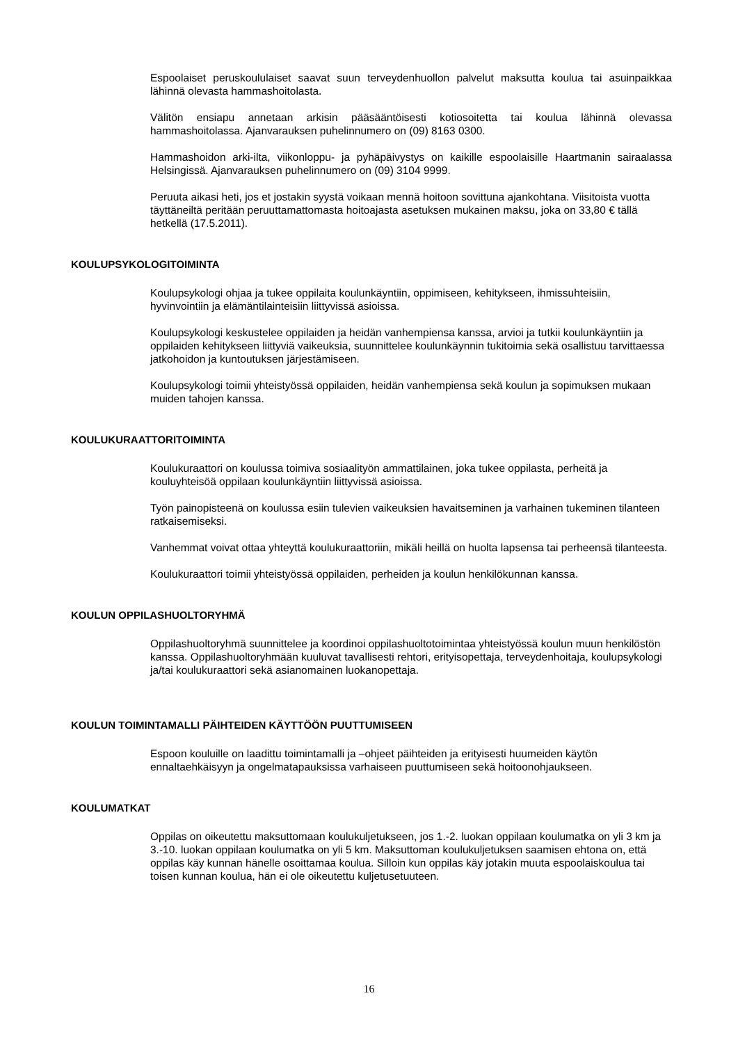Espoolaiset peruskoululaiset saavat suun terveydenhuollon palvelut maksutta koulua tai asuinpaikkaa lähinnä olevasta hammashoitolasta.
Välitön ensiapu annetaan arkisin pääsääntöisesti kotiosoitetta tai koulua lähinnä olevassa hammashoitolassa. Ajanvarauksen puhelinnumero on (09) 8163 0300.
Hammashoidon arki-ilta, viikonloppu- ja pyhäpäivystys on kaikille espoolaisille Haartmanin sairaalassa Helsingissä. Ajanvarauksen puhelinnumero on (09) 3104 9999.
Peruuta aikasi heti, jos et jostakin syystä voikaan mennä hoitoon sovittuna ajankohtana. Viisitoista vuotta täyttäneiltä peritään peruuttamattomasta hoitoajasta asetuksen mukainen maksu, joka on 33,80 € tällä hetkellä (17.5.2011).
KOULUPSYKOLOGITOIMINTA
Koulupsykologi ohjaa ja tukee oppilaita koulunkäyntiin, oppimiseen, kehitykseen, ihmissuhteisiin, hyvinvointiin ja elämäntilainteisiin liittyvissä asioissa.
Koulupsykologi keskustelee oppilaiden ja heidän vanhempiensa kanssa, arvioi ja tutkii koulunkäyntiin ja oppilaiden kehitykseen liittyviä vaikeuksia, suunnittelee koulunkäynnin tukitoimia sekä osallistuu tarvittaessa jatkohoidon ja kuntoutuksen järjestämiseen.
Koulupsykologi toimii yhteistyössä oppilaiden, heidän vanhempiensa sekä koulun ja sopimuksen mukaan muiden tahojen kanssa.
KOULUKURAATTORITOIMINTA
Koulukuraattori on koulussa toimiva sosiaalityön ammattilainen, joka tukee oppilasta, perheitä ja kouluyhteisöä oppilaan koulunkäyntiin liittyvissä asioissa.
Työn painopisteenä on koulussa esiin tulevien vaikeuksien havaitseminen ja varhainen tukeminen tilanteen ratkaisemiseksi.
Vanhemmat voivat ottaa yhteyttä koulukuraattoriin, mikäli heillä on huolta lapsensa tai perheensä tilanteesta.
Koulukuraattori toimii yhteistyössä oppilaiden, perheiden ja koulun henkilökunnan kanssa.
KOULUN OPPILASHUOLTORYHMÄ
Oppilashuoltoryhmä suunnittelee ja koordinoi oppilashuoltotoimintaa yhteistyössä koulun muun henkilöstön kanssa. Oppilashuoltoryhmään kuuluvat tavallisesti rehtori, erityisopettaja, terveydenhoitaja, koulupsykologi ja/tai koulukuraattori sekä asianomainen luokanopettaja.
KOULUN TOIMINTAMALLI PÄIHTEIDEN KÄYTTÖÖN PUUTTUMISEEN
Espoon kouluille on laadittu toimintamalli ja –ohjeet päihteiden ja erityisesti huumeiden käytön ennaltaehkäisyyn ja ongelmatapauksissa varhaiseen puuttumiseen sekä hoitoonohjaukseen.
KOULUMATKAT
Oppilas on oikeutettu maksuttomaan koulukuljetukseen, jos 1.-2. luokan oppilaan koulumatka on yli 3 km ja 3.-10. luokan oppilaan koulumatka on yli 5 km. Maksuttoman koulukuljetuksen saamisen ehtona on, että oppilas käy kunnan hänelle osoittamaa koulua. Silloin kun oppilas käy jotakin muuta espoolaiskoulua tai toisen kunnan koulua, hän ei ole oikeutettu kuljetusetuuteen.
16